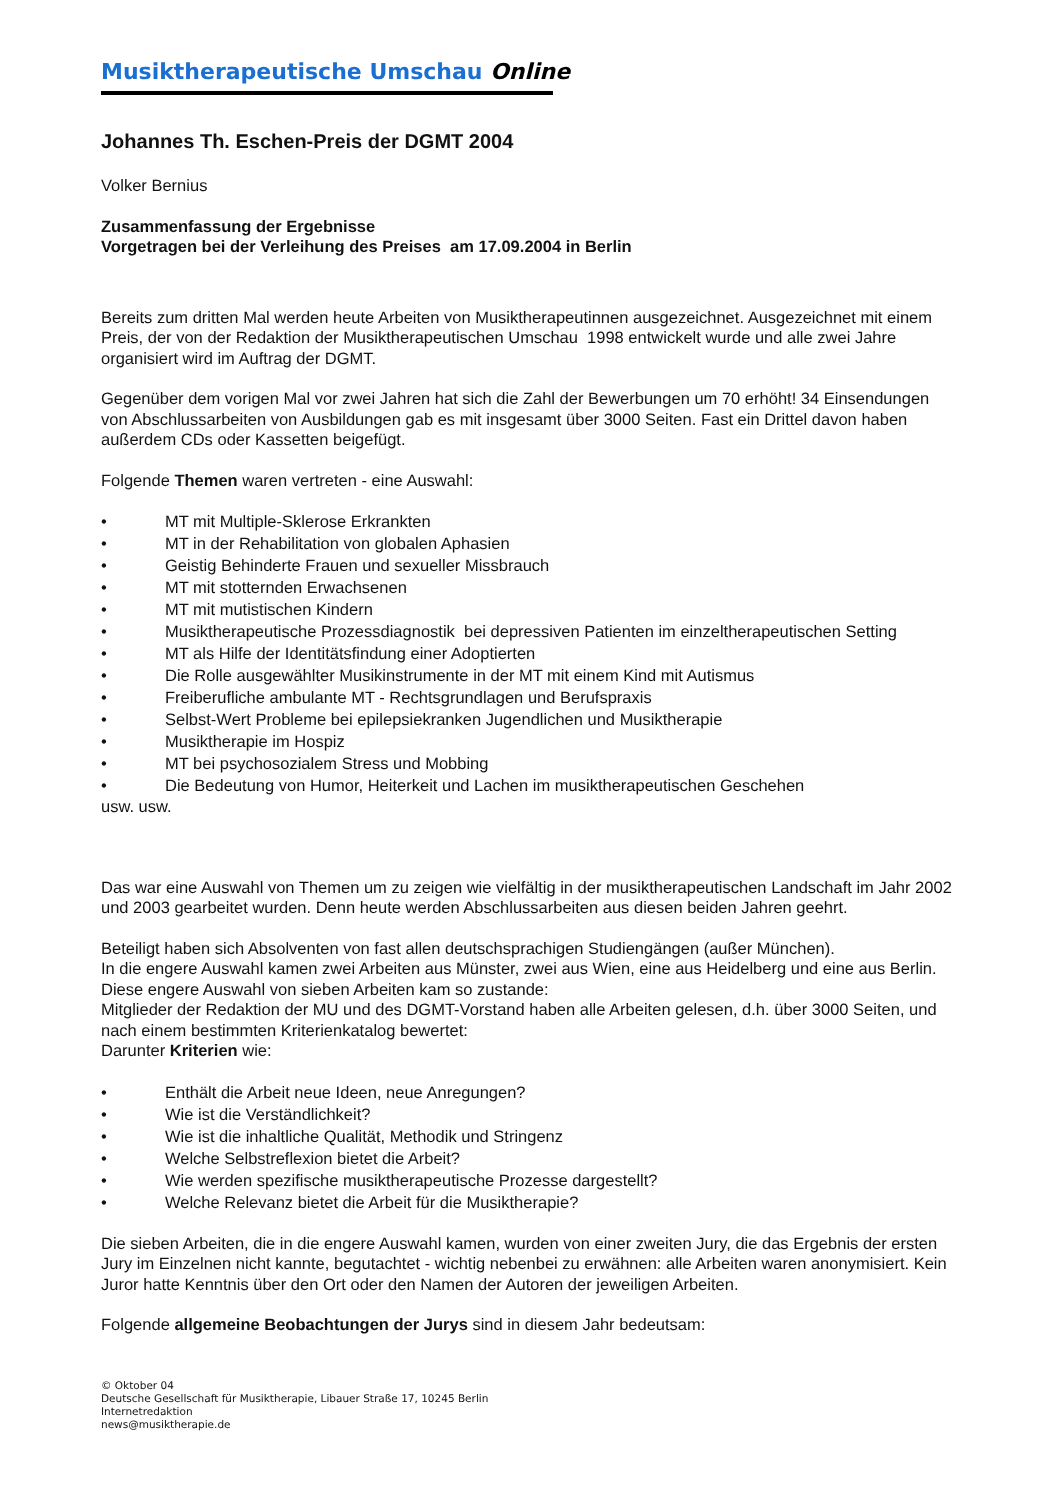Musiktherapeutische Umschau Online
Johannes Th. Eschen-Preis der DGMT 2004
Volker Bernius
Zusammenfassung der Ergebnisse
Vorgetragen bei der Verleihung des Preises am 17.09.2004 in Berlin
Bereits zum dritten Mal werden heute Arbeiten von Musiktherapeutinnen ausgezeichnet. Ausgezeichnet mit einem Preis, der von der Redaktion der Musiktherapeutischen Umschau 1998 entwickelt wurde und alle zwei Jahre organisiert wird im Auftrag der DGMT.
Gegenüber dem vorigen Mal vor zwei Jahren hat sich die Zahl der Bewerbungen um 70 erhöht! 34 Einsendungen von Abschlussarbeiten von Ausbildungen gab es mit insgesamt über 3000 Seiten. Fast ein Drittel davon haben außerdem CDs oder Kassetten beigefügt.
Folgende Themen waren vertreten - eine Auswahl:
• MT mit Multiple-Sklerose Erkrankten
• MT in der Rehabilitation von globalen Aphasien
• Geistig Behinderte Frauen und sexueller Missbrauch
• MT mit stotternden Erwachsenen
• MT mit mutistischen Kindern
• Musiktherapeutische Prozessdiagnostik bei depressiven Patienten im einzeltherapeutischen Setting
• MT als Hilfe der Identitätsfindung einer Adoptierten
• Die Rolle ausgewählter Musikinstrumente in der MT mit einem Kind mit Autismus
• Freiberufliche ambulante MT - Rechtsgrundlagen und Berufspraxis
• Selbst-Wert Probleme bei epilepsiekranken Jugendlichen und Musiktherapie
• Musiktherapie im Hospiz
• MT bei psychosozialem Stress und Mobbing
• Die Bedeutung von Humor, Heiterkeit und Lachen im musiktherapeutischen Geschehen
usw. usw.
Das war eine Auswahl von Themen um zu zeigen wie vielfältig in der musiktherapeutischen Landschaft im Jahr 2002 und 2003 gearbeitet wurden. Denn heute werden Abschlussarbeiten aus diesen beiden Jahren geehrt.
Beteiligt haben sich Absolventen von fast allen deutschsprachigen Studiengängen (außer München).
In die engere Auswahl kamen zwei Arbeiten aus Münster, zwei aus Wien, eine aus Heidelberg und eine aus Berlin.
Diese engere Auswahl von sieben Arbeiten kam so zustande:
Mitglieder der Redaktion der MU und des DGMT-Vorstand haben alle Arbeiten gelesen, d.h. über 3000 Seiten, und nach einem bestimmten Kriterienkatalog bewertet:
Darunter Kriterien wie:
• Enthält die Arbeit neue Ideen, neue Anregungen?
• Wie ist die Verständlichkeit?
• Wie ist die inhaltliche Qualität, Methodik und Stringenz
• Welche Selbstreflexion bietet die Arbeit?
• Wie werden spezifische musiktherapeutische Prozesse dargestellt?
• Welche Relevanz bietet die Arbeit für die Musiktherapie?
Die sieben Arbeiten, die in die engere Auswahl kamen, wurden von einer zweiten Jury, die das Ergebnis der ersten Jury im Einzelnen nicht kannte, begutachtet - wichtig nebenbei zu erwähnen: alle Arbeiten waren anonymisiert. Kein Juror hatte Kenntnis über den Ort oder den Namen der Autoren der jeweiligen Arbeiten.
Folgende allgemeine Beobachtungen der Jurys sind in diesem Jahr bedeutsam:
© Oktober 04
Deutsche Gesellschaft für Musiktherapie, Libauer Straße 17, 10245 Berlin
Internetredaktion
news@musiktherapie.de